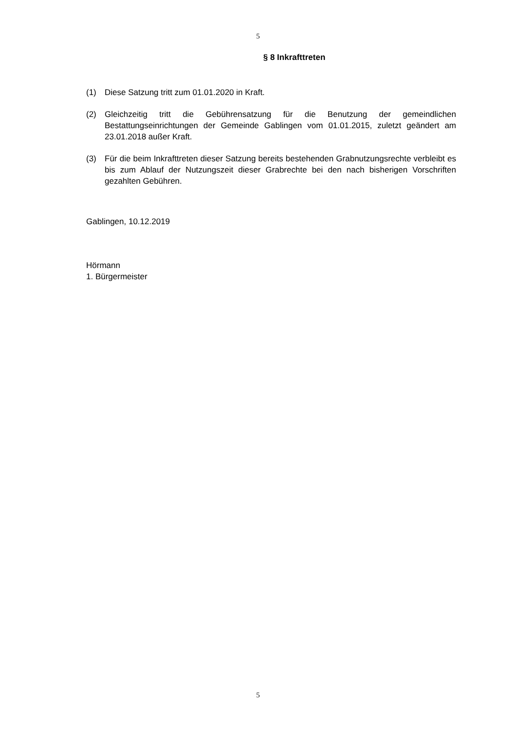5
§ 8 Inkrafttreten
(1) Diese Satzung tritt zum 01.01.2020 in Kraft.
(2) Gleichzeitig tritt die Gebührensatzung für die Benutzung der gemeindlichen Bestattungseinrichtungen der Gemeinde Gablingen vom 01.01.2015, zuletzt geändert am 23.01.2018 außer Kraft.
(3) Für die beim Inkrafttreten dieser Satzung bereits bestehenden Grabnutzungsrechte verbleibt es bis zum Ablauf der Nutzungszeit dieser Grabrechte bei den nach bisherigen Vorschriften gezahlten Gebühren.
Gablingen, 10.12.2019
Hörmann
1. Bürgermeister
5